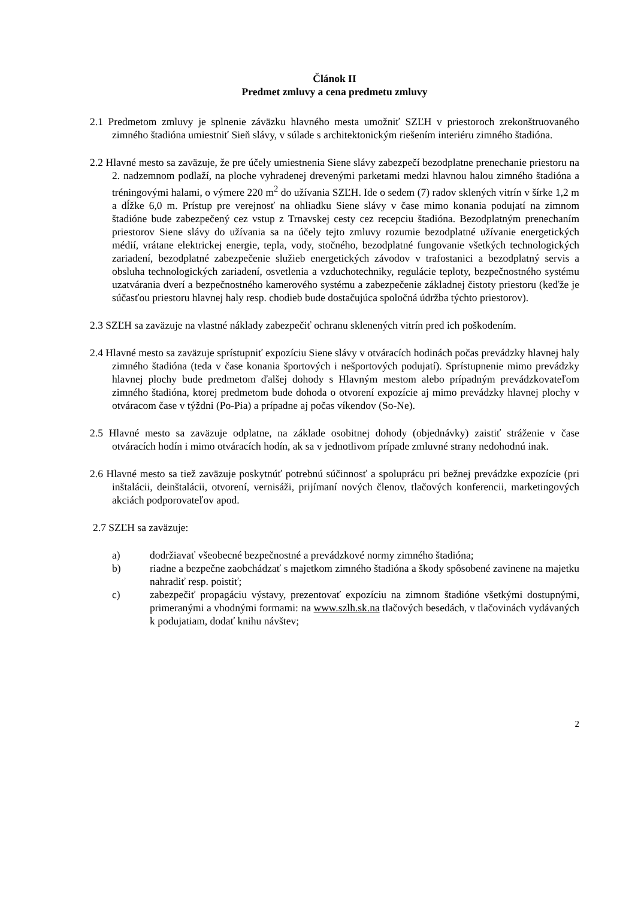Článok II
Predmet zmluvy a cena predmetu zmluvy
2.1 Predmetom zmluvy je splnenie záväzku hlavného mesta umožniť SZĽH v priestoroch zrekonštruovaného zimného štadióna umiestniť Sieň slávy, v súlade s architektonickým riešením interiéru zimného štadióna.
2.2 Hlavné mesto sa zaväzuje, že pre účely umiestnenia Siene slávy zabezpečí bezodplatne prenechanie priestoru na 2. nadzemnom podlaží, na ploche vyhradenej drevenými parketami medzi hlavnou halou zimného štadióna a tréningovými halami, o výmere 220 m<sup>2</sup> do užívania SZĽH. Ide o sedem (7) radov sklených vitrín v šírke 1,2 m a dĺžke 6,0 m. Prístup pre verejnosť na ohliadku Siene slávy v čase mimo konania podujatí na zimnom štadióne bude zabezpečený cez vstup z Trnavskej cesty cez recepciu štadióna. Bezodplatným prenechaním priestorov Siene slávy do užívania sa na účely tejto zmluvy rozumie bezodplatné užívanie energetických médií, vrátane elektrickej energie, tepla, vody, stočného, bezodplatné fungovanie všetkých technologických zariadení, bezodplatné zabezpečenie služieb energetických závodov v trafostanici a bezodplatný servis a obsluha technologických zariadení, osvetlenia a vzduchotechniky, regulácie teploty, bezpečnostného systému uzatvárania dverí a bezpečnostného kamerového systému a zabezpečenie základnej čistoty priestoru (keďže je súčasťou priestoru hlavnej haly resp. chodieb bude dostačujúca spoločná údržba týchto priestorov).
2.3 SZĽH sa zaväzuje na vlastné náklady zabezpečiť ochranu sklenených vitrín pred ich poškodením.
2.4 Hlavné mesto sa zaväzuje sprístupniť expozíciu Siene slávy v otváracích hodinách počas prevádzky hlavnej haly zimného štadióna (teda v čase konania športových i nešportových podujatí). Sprístupnenie mimo prevádzky hlavnej plochy bude predmetom ďalšej dohody s Hlavným mestom alebo prípadným prevádzkovateľom zimného štadióna, ktorej predmetom bude dohoda o otvorení expozície aj mimo prevádzky hlavnej plochy v otváracom čase v týždni (Po-Pia) a prípadne aj počas víkendov (So-Ne).
2.5 Hlavné mesto sa zaväzuje odplatne, na základe osobitnej dohody (objednávky) zaistiť stráženie v čase otváracích hodín i mimo otváracích hodín, ak sa v jednotlivom prípade zmluvné strany nedohodnú inak.
2.6 Hlavné mesto sa tiež zaväzuje poskytnúť potrebnú súčinnosť a spoluprácu pri bežnej prevádzke expozície (pri inštalácii, deinštalácii, otvorení, vernisáži, prijímaní nových členov, tlačových konferencii, marketingových akciách podporovateľov apod.
2.7 SZĽH sa zaväzuje:
a) dodržiavať všeobecné bezpečnostné a prevádzkové normy zimného štadióna;
b) riadne a bezpečne zaobchádzať s majetkom zimného štadióna a škody spôsobené zavinene na majetku nahradiť resp. poistiť;
c) zabezpečiť propagáciu výstavy, prezentovať expozíciu na zimnom štadióne všetkými dostupnými, primeranými a vhodnými formami: na www.szlh.sk.na tlačových besedách, v tlačovinách vydávaných k podujatiam, dodať knihu návštev;
2